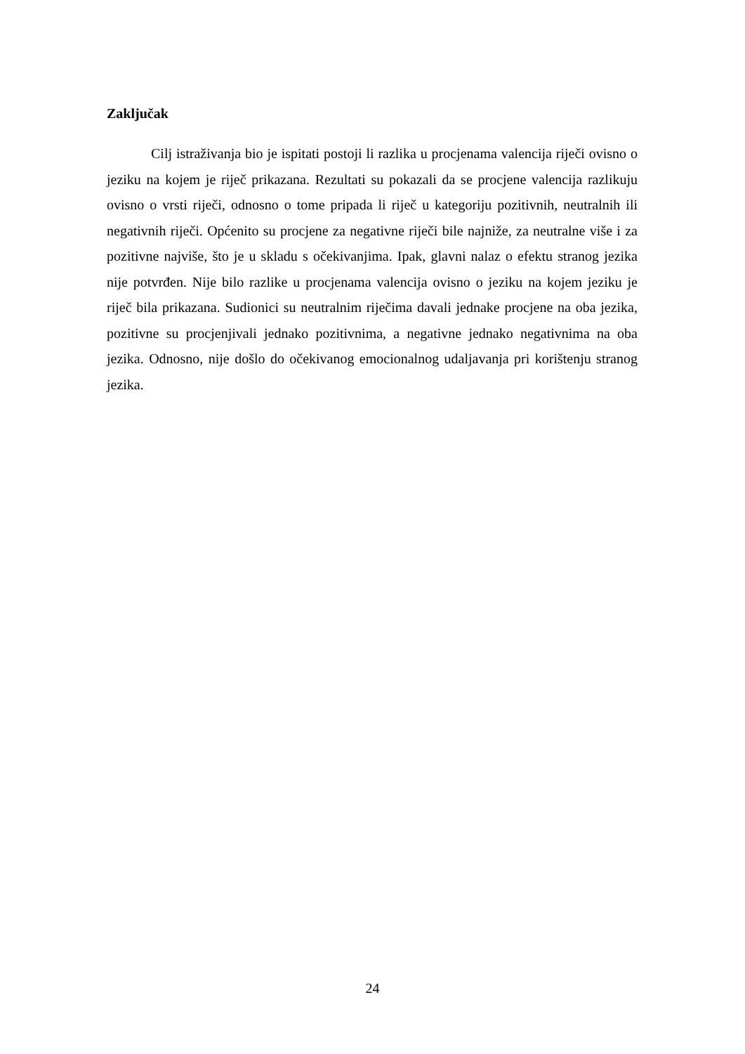Zaključak
Cilj istraživanja bio je ispitati postoji li razlika u procjenama valencija riječi ovisno o jeziku na kojem je riječ prikazana. Rezultati su pokazali da se procjene valencija razlikuju ovisno o vrsti riječi, odnosno o tome pripada li riječ u kategoriju pozitivnih, neutralnih ili negativnih riječi. Općenito su procjene za negativne riječi bile najniže, za neutralne više i za pozitivne najviše, što je u skladu s očekivanjima. Ipak, glavni nalaz o efektu stranog jezika nije potvrđen. Nije bilo razlike u procjenama valencija ovisno o jeziku na kojem jeziku je riječ bila prikazana. Sudionici su neutralnim riječima davali jednake procjene na oba jezika, pozitivne su procjenjivali jednako pozitivnima, a negativne jednako negativnima na oba jezika. Odnosno, nije došlo do očekivanog emocionalnog udaljavanja pri korištenju stranog jezika.
24